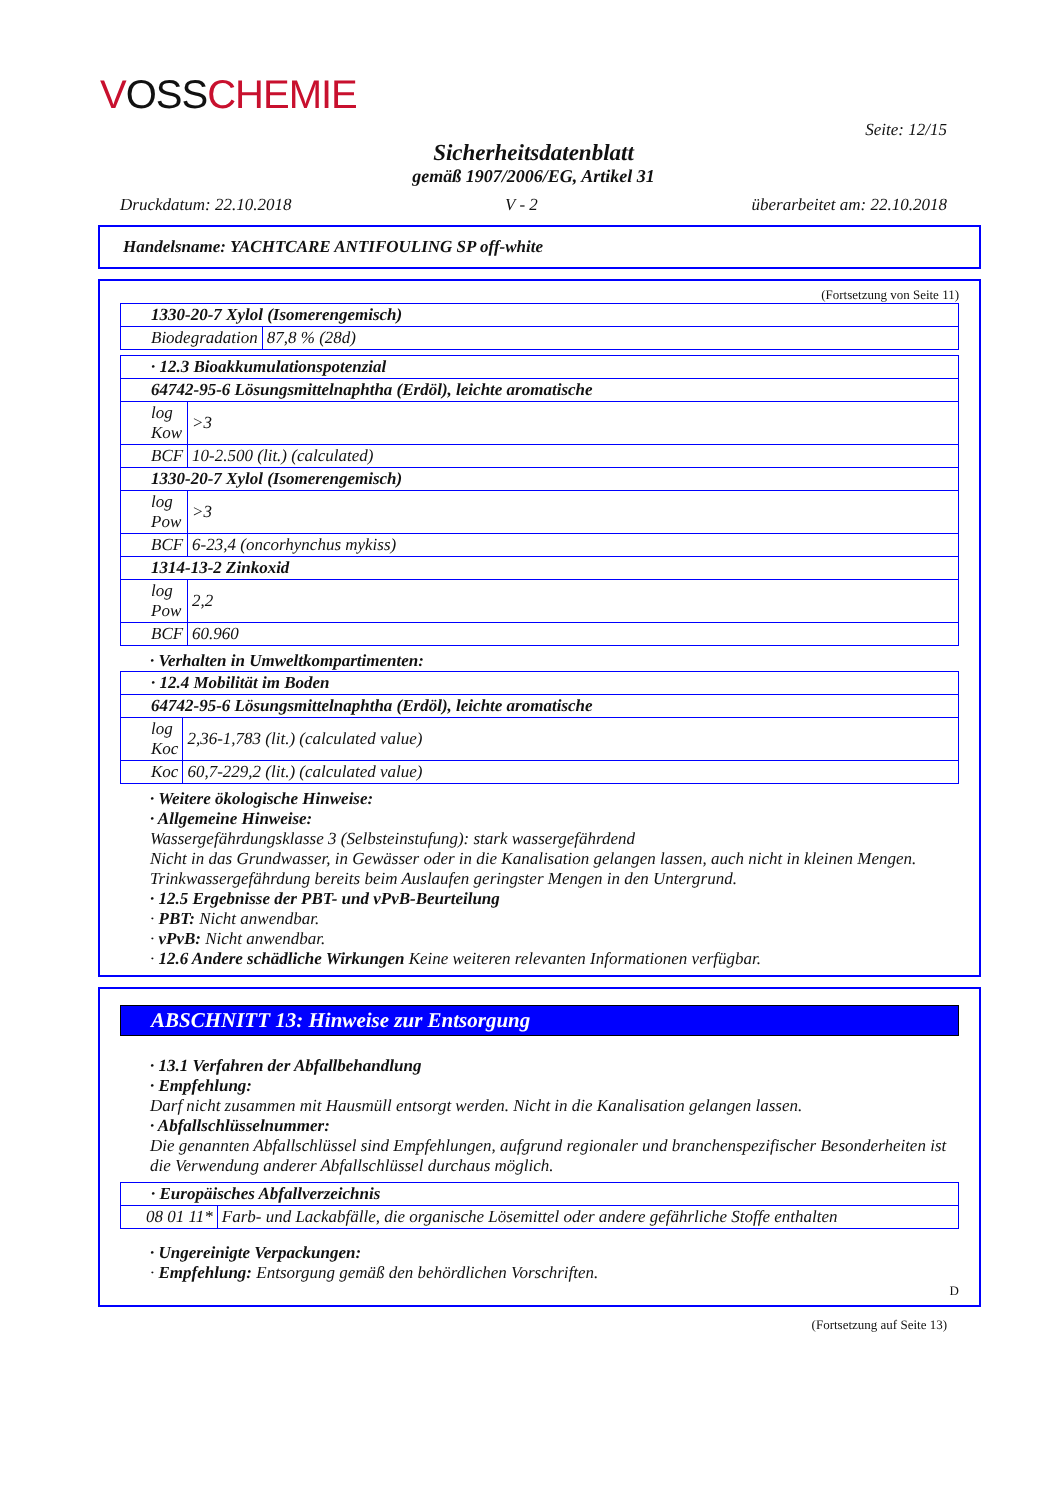VOSSCHEMIE
Seite: 12/15
Sicherheitsdatenblatt
gemäß 1907/2006/EG, Artikel 31
Druckdatum: 22.10.2018 V - 2 überarbeitet am: 22.10.2018
Handelsname: YACHTCARE ANTIFOULING SP off-white
(Fortsetzung von Seite 11)
| 1330-20-7 Xylol (Isomerengemisch) | |
| Biodegradation | 87,8 % (28d) |
| · 12.3 Bioakkumulationspotenzial | |
| 64742-95-6 Lösungsmittelnaphtha (Erdöl), leichte aromatische | |
| log Kow | >3 |
| BCF | 10-2.500 (lit.) (calculated) |
| 1330-20-7 Xylol (Isomerengemisch) | |
| log Pow | >3 |
| BCF | 6-23,4 (oncorhynchus mykiss) |
| 1314-13-2 Zinkoxid | |
| log Pow | 2,2 |
| BCF | 60.960 |
· Verhalten in Umweltkompartimenten:
| · 12.4 Mobilität im Boden | |
| 64742-95-6 Lösungsmittelnaphtha (Erdöl), leichte aromatische | |
| log Koc | 2,36-1,783 (lit.) (calculated value) |
| Koc | 60,7-229,2 (lit.) (calculated value) |
· Weitere ökologische Hinweise:
· Allgemeine Hinweise:
Wassergefährdungsklasse 3 (Selbsteinstufung): stark wassergefährdend
Nicht in das Grundwasser, in Gewässer oder in die Kanalisation gelangen lassen, auch nicht in kleinen Mengen.
Trinkwassergefährdung bereits beim Auslaufen geringster Mengen in den Untergrund.
· 12.5 Ergebnisse der PBT- und vPvB-Beurteilung
· PBT: Nicht anwendbar.
· vPvB: Nicht anwendbar.
· 12.6 Andere schädliche Wirkungen Keine weiteren relevanten Informationen verfügbar.
ABSCHNITT 13: Hinweise zur Entsorgung
· 13.1 Verfahren der Abfallbehandlung
· Empfehlung:
Darf nicht zusammen mit Hausmüll entsorgt werden. Nicht in die Kanalisation gelangen lassen.
· Abfallschlüsselnummer:
Die genannten Abfallschlüssel sind Empfehlungen, aufgrund regionaler und branchenspezifischer Besonderheiten ist die Verwendung anderer Abfallschlüssel durchaus möglich.
| · Europäisches Abfallverzeichnis | |
| 08 01 11* | Farb- und Lackabfälle, die organische Lösemittel oder andere gefährliche Stoffe enthalten |
· Ungereinigte Verpackungen:
· Empfehlung: Entsorgung gemäß den behördlichen Vorschriften.
D
(Fortsetzung auf Seite 13)